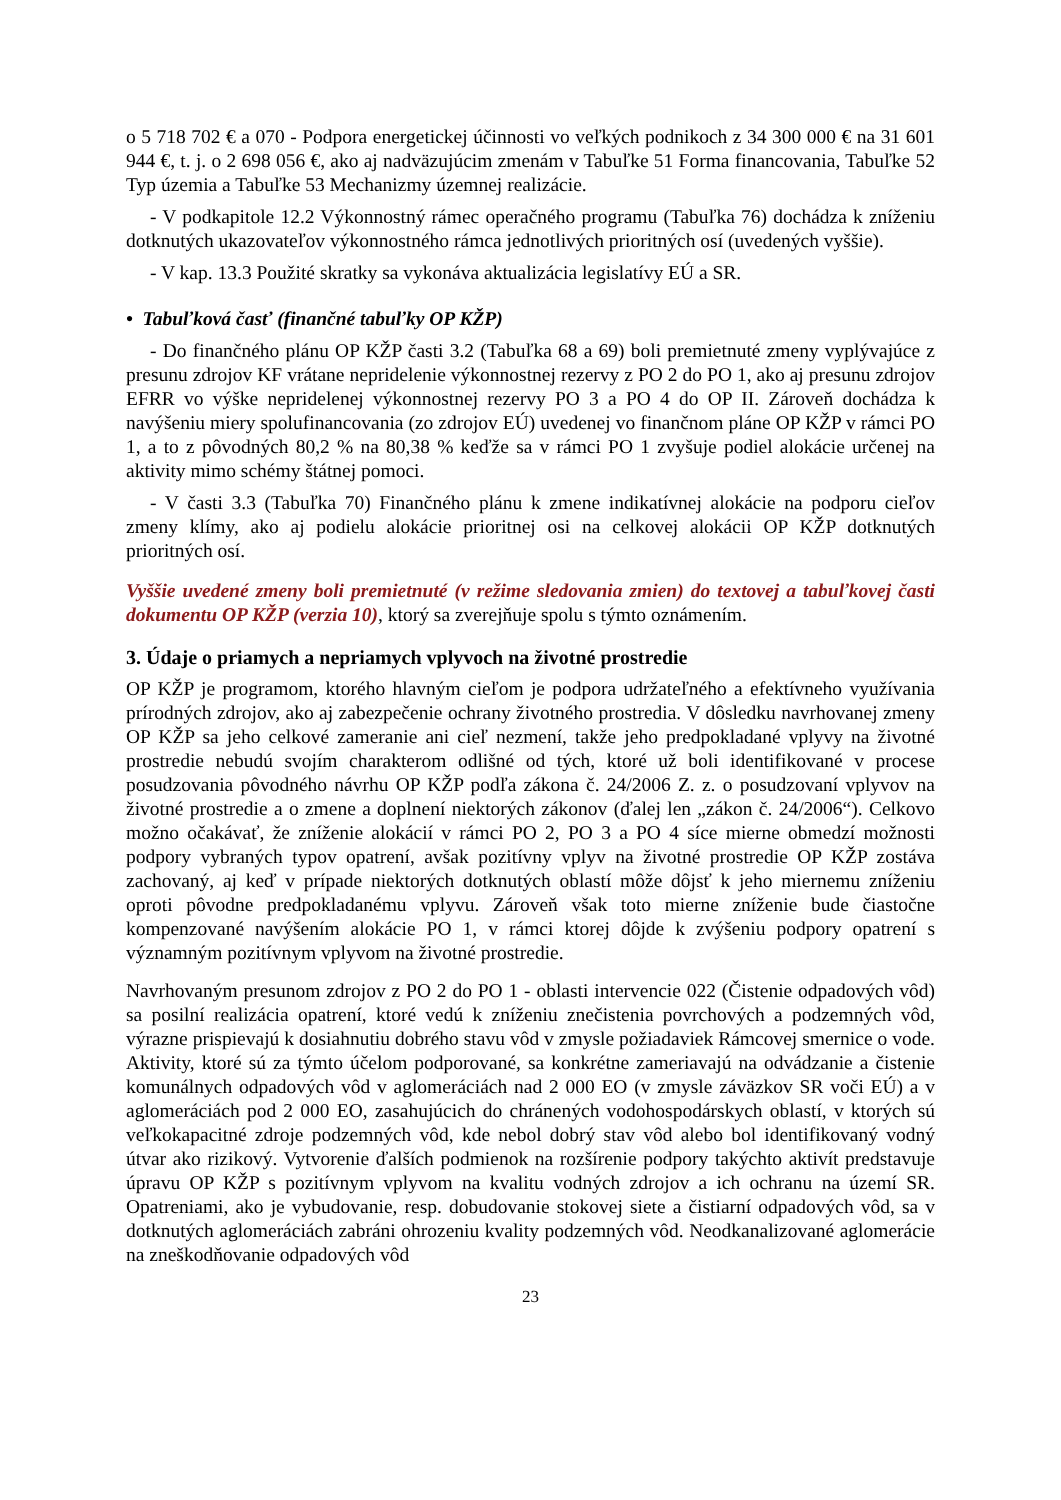o 5 718 702 € a 070 - Podpora energetickej účinnosti vo veľkých podnikoch z 34 300 000 € na 31 601 944 €, t. j. o 2 698 056 €, ako aj nadväzujúcim zmenám v Tabuľke 51 Forma financovania, Tabuľke 52 Typ územia a Tabuľke 53 Mechanizmy územnej realizácie.
- V podkapitole 12.2 Výkonnostný rámec operačného programu (Tabuľka 76) dochádza k zníženiu dotknutých ukazovateľov výkonnostného rámca jednotlivých prioritných osí (uvedených vyššie).
- V kap. 13.3 Použité skratky sa vykonáva aktualizácia legislatívy EÚ a SR.
• Tabuľková časť (finančné tabuľky OP KŽP)
- Do finančného plánu OP KŽP časti 3.2 (Tabuľka 68 a 69) boli premietnuté zmeny vyplývajúce z presunu zdrojov KF vrátane nepridelenie výkonnostnej rezervy z PO 2 do PO 1, ako aj presunu zdrojov EFRR vo výške nepridelenej výkonnostnej rezervy PO 3 a PO 4 do OP II. Zároveň dochádza k navýšeniu miery spolufinancovania (zo zdrojov EÚ) uvedenej vo finančnom pláne OP KŽP v rámci PO 1, a to z pôvodných 80,2 % na 80,38 % keďže sa v rámci PO 1 zvyšuje podiel alokácie určenej na aktivity mimo schémy štátnej pomoci.
- V časti 3.3 (Tabuľka 70) Finančného plánu k zmene indikatívnej alokácie na podporu cieľov zmeny klímy, ako aj podielu alokácie prioritnej osi na celkovej alokácii OP KŽP dotknutých prioritných osí.
Vyššie uvedené zmeny boli premietnuté (v režime sledovania zmien) do textovej a tabuľkovej časti dokumentu OP KŽP (verzia 10), ktorý sa zverejňuje spolu s týmto oznámením.
3. Údaje o priamych a nepriamych vplyvoch na životné prostredie
OP KŽP je programom, ktorého hlavným cieľom je podpora udržateľného a efektívneho využívania prírodných zdrojov, ako aj zabezpečenie ochrany životného prostredia. V dôsledku navrhovanej zmeny OP KŽP sa jeho celkové zameranie ani cieľ nezmení, takže jeho predpokladané vplyvy na životné prostredie nebudú svojím charakterom odlišné od tých, ktoré už boli identifikované v procese posudzovania pôvodného návrhu OP KŽP podľa zákona č. 24/2006 Z. z. o posudzovaní vplyvov na životné prostredie a o zmene a doplnení niektorých zákonov (ďalej len „zákon č. 24/2006“). Celkovo možno očakávať, že zníženie alokácií v rámci PO 2, PO 3 a PO 4 síce mierne obmedzí možnosti podpory vybraných typov opatrení, avšak pozitívny vplyv na životné prostredie OP KŽP zostáva zachovaný, aj keď v prípade niektorých dotknutých oblastí môže dôjsť k jeho miernemu zníženiu oproti pôvodne predpokladanému vplyvu. Zároveň však toto mierne zníženie bude čiastočne kompenzované navýšením alokácie PO 1, v rámci ktorej dôjde k zvýšeniu podpory opatrení s významným pozitívnym vplyvom na životné prostredie.
Navrhovaným presunom zdrojov z PO 2 do PO 1 - oblasti intervencie 022 (Čistenie odpadových vôd) sa posilní realizácia opatrení, ktoré vedú k zníženiu znečistenia povrchových a podzemných vôd, výrazne prispievajú k dosiahnutiu dobrého stavu vôd v zmysle požiadaviek Rámcovej smernice o vode. Aktivity, ktoré sú za týmto účelom podporované, sa konkrétne zameriavajú na odvádzanie a čistenie komunálnych odpadových vôd v aglomeráciách nad 2 000 EO (v zmysle záväzkov SR voči EÚ) a v aglomeráciách pod 2 000 EO, zasahujúcich do chránených vodohospodárskych oblastí, v ktorých sú veľkokapacitné zdroje podzemných vôd, kde nebol dobrý stav vôd alebo bol identifikovaný vodný útvar ako rizikový. Vytvorenie ďalších podmienok na rozšírenie podpory takýchto aktivít predstavuje úpravu OP KŽP s pozitívnym vplyvom na kvalitu vodných zdrojov a ich ochranu na území SR. Opatreniami, ako je vybudovanie, resp. dobudovanie stokovej siete a čistiarní odpadových vôd, sa v dotknutých aglomeráciách zabráni ohrozeniu kvality podzemných vôd. Neodkanalizované aglomerácie na zneškodňovanie odpadových vôd
23